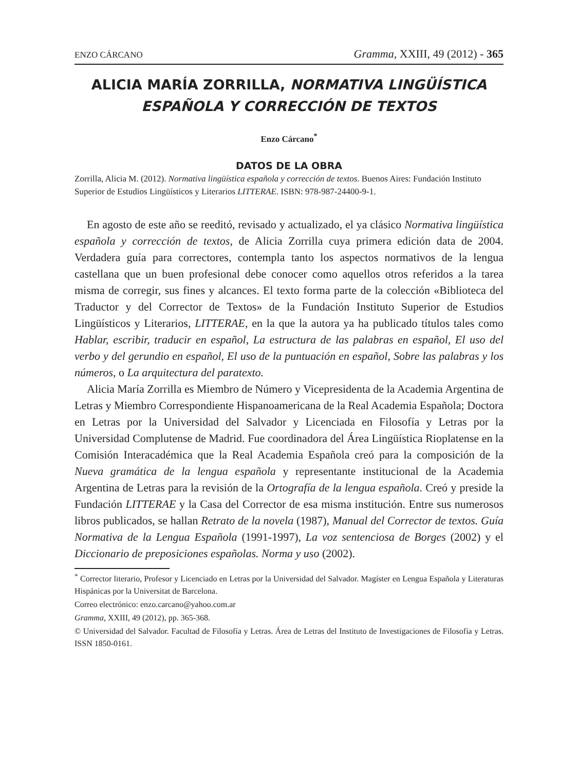ENZO CÁRCANO Gramma, XXIII, 49 (2012) - 365
ALICIA MARÍA ZORRILLA, NORMATIVA LINGÜÍSTICA
ESPAÑOLA Y CORRECCIÓN DE TEXTOS
Enzo Cárcano<sup>*</sup>
DATOS DE LA OBRA
Zorrilla, Alicia M. (2012). Normativa lingüística española y corrección de textos. Buenos Aires: Fundación Instituto Superior de Estudios Lingüísticos y Literarios LITTERAE. ISBN: 978-987-24400-9-1.
En agosto de este año se reeditó, revisado y actualizado, el ya clásico Normativa lingüística española y corrección de textos, de Alicia Zorrilla cuya primera edición data de 2004. Verdadera guía para correctores, contempla tanto los aspectos normativos de la lengua castellana que un buen profesional debe conocer como aquellos otros referidos a la tarea misma de corregir, sus fines y alcances. El texto forma parte de la colección «Biblioteca del Traductor y del Corrector de Textos» de la Fundación Instituto Superior de Estudios Lingüísticos y Literarios, LITTERAE, en la que la autora ya ha publicado títulos tales como Hablar, escribir, traducir en español, La estructura de las palabras en español, El uso del verbo y del gerundio en español, El uso de la puntuación en español, Sobre las palabras y los números, o La arquitectura del paratexto.
Alicia María Zorrilla es Miembro de Número y Vicepresidenta de la Academia Argentina de Letras y Miembro Correspondiente Hispanoamericana de la Real Academia Española; Doctora en Letras por la Universidad del Salvador y Licenciada en Filosofía y Letras por la Universidad Complutense de Madrid. Fue coordinadora del Área Lingüística Rioplatense en la Comisión Interacadémica que la Real Academia Española creó para la composición de la Nueva gramática de la lengua española y representante institucional de la Academia Argentina de Letras para la revisión de la Ortografía de la lengua española. Creó y preside la Fundación LITTERAE y la Casa del Corrector de esa misma institución. Entre sus numerosos libros publicados, se hallan Retrato de la novela (1987), Manual del Corrector de textos. Guía Normativa de la Lengua Española (1991-1997), La voz sentenciosa de Borges (2002) y el Diccionario de preposiciones españolas. Norma y uso (2002).
<sup>*</sup> Corrector literario, Profesor y Licenciado en Letras por la Universidad del Salvador. Magíster en Lengua Española y Literaturas Hispánicas por la Universitat de Barcelona.
Correo electrónico: enzo.carcano@yahoo.com.ar
Gramma, XXIII, 49 (2012), pp. 365-368.
© Universidad del Salvador. Facultad de Filosofía y Letras. Área de Letras del Instituto de Investigaciones de Filosofía y Letras. ISSN 1850-0161.